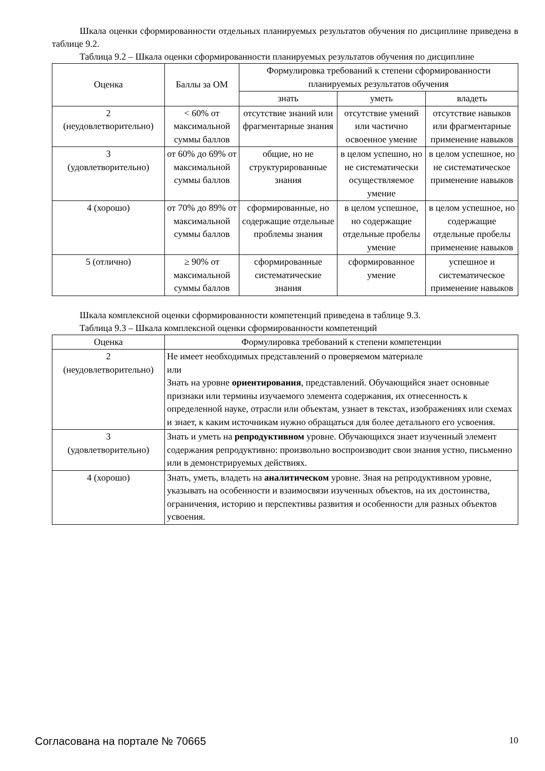Шкала оценки сформированности отдельных планируемых результатов обучения по дисциплине приведена в таблице 9.2.
Таблица 9.2 – Шкала оценки сформированности планируемых результатов обучения по дисциплине
| Оценка | Баллы за ОМ | Формулировка требований к степени сформированности планируемых результатов обучения | | |
| --- | --- | --- | --- | --- |
| | | знать | уметь | владеть |
| 2 (неудовлетворительно) | < 60% от максимальной суммы баллов | отсутствие знаний или фрагментарные знания | отсутствие умений или частично освоенное умение | отсутствие навыков или фрагментарные применение навыков |
| 3 (удовлетворительно) | от 60% до 69% от максимальной суммы баллов | общие, но не структурированные знания | в целом успешно, но не систематически осуществляемое умение | в целом успешное, но не систематическое применение навыков |
| 4 (хорошо) | от 70% до 89% от максимальной суммы баллов | сформированные, но содержащие отдельные проблемы знания | в целом успешное, но содержащие отдельные пробелы умение | в целом успешное, но содержащие отдельные пробелы применение навыков |
| 5 (отлично) | ≥ 90% от максимальной суммы баллов | сформированные систематические знания | сформированное умение | успешное и систематическое применение навыков |
Шкала комплексной оценки сформированности компетенций приведена в таблице 9.3.
Таблица 9.3 – Шкала комплексной оценки сформированности компетенций
| Оценка | Формулировка требований к степени компетенции |
| --- | --- |
| 2 (неудовлетворительно) | Не имеет необходимых представлений о проверяемом материале или Знать на уровне ориентирования , представлений. Обучающийся знает основные признаки или термины изучаемого элемента содержания, их отнесенность к определенной науке, отрасли или объектам, узнает в текстах, изображениях или схемах и знает, к каким источникам нужно обращаться для более детального его усвоения. |
| 3 (удовлетворительно) | Знать и уметь на репродуктивном уровне. Обучающихся знает изученный элемент содержания репродуктивно: произвольно воспроизводит свои знания устно, письменно или в демонстрируемых действиях. |
| 4 (хорошо) | Знать, уметь, владеть на аналитическом уровне. Зная на репродуктивном уровне, указывать на особенности и взаимосвязи изученных объектов, на их достоинства, ограничения, историю и перспективы развития и особенности для разных объектов усвоения. |
Согласована на портале № 70665 10